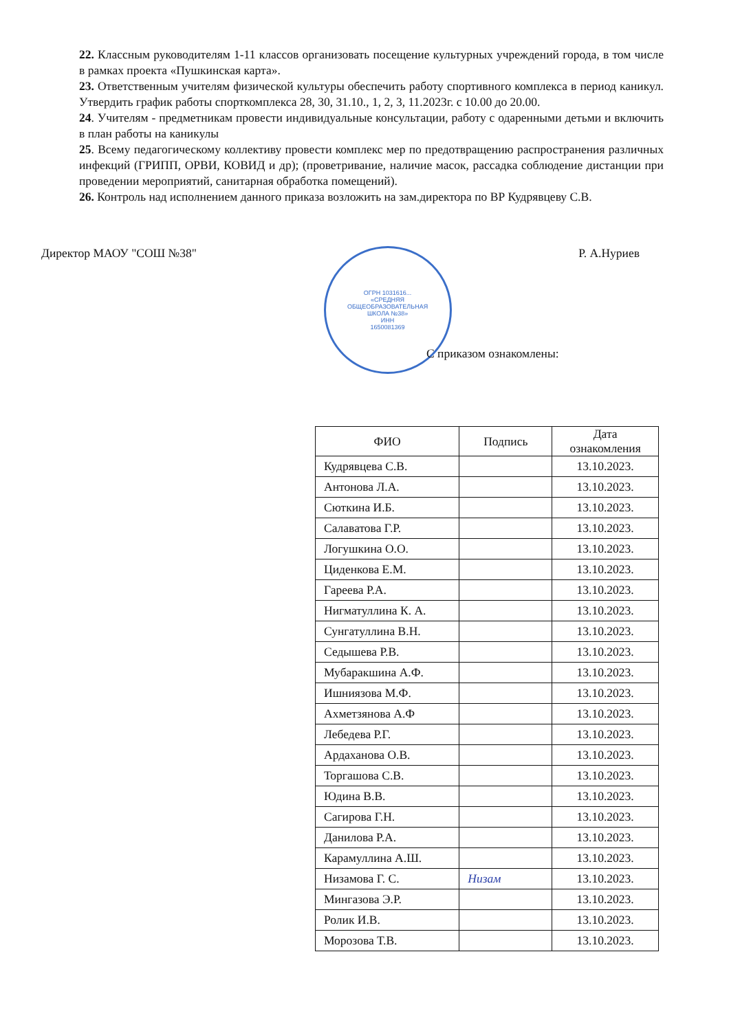22. Классным руководителям 1-11 классов организовать посещение культурных учреждений города, в том числе в рамках проекта «Пушкинская карта».
23. Ответственным учителям физической культуры обеспечить работу спортивного комплекса в период каникул. Утвердить график работы спорткомплекса 28, 30, 31.10., 1, 2, 3, 11.2023г. с 10.00 до 20.00.
24. Учителям - предметникам провести индивидуальные консультации, работу с одаренными детьми и включить в план работы на каникулы
25. Всему педагогическому коллективу провести комплекс мер по предотвращению распространения различных инфекций (ГРИПП, ОРВИ, КОВИД и др); (проветривание, наличие масок, рассадка соблюдение дистанции при проведении мероприятий, санитарная обработка помещений).
26. Контроль над исполнением данного приказа возложить на зам.директора по ВР Кудрявцеву С.В.
Директор МАОУ "СОШ №38"
ОГРН 1031616...
«СРЕДНЯЯ
ОБЩЕОБРАЗОВАТЕЛЬНАЯ
ШКОЛА №38»
ИНН
1650081369
Р. А.Нуриев
С приказом ознакомлены:
| ФИО | Подпись | Дата ознакомления |
| --- | --- | --- |
| Кудрявцева С.В. | | 13.10.2023. |
| Антонова Л.А. | | 13.10.2023. |
| Сюткина И.Б. | | 13.10.2023. |
| Салаватова Г.Р. | | 13.10.2023. |
| Логушкина О.О. | | 13.10.2023. |
| Циденкова Е.М. | | 13.10.2023. |
| Гареева Р.А. | | 13.10.2023. |
| Нигматуллина К. А. | | 13.10.2023. |
| Сунгатуллина В.Н. | | 13.10.2023. |
| Седышева Р.В. | | 13.10.2023. |
| Мубаракшина А.Ф. | | 13.10.2023. |
| Ишниязова М.Ф. | | 13.10.2023. |
| Ахметзянова А.Ф | | 13.10.2023. |
| Лебедева Р.Г. | | 13.10.2023. |
| Ардаханова О.В. | | 13.10.2023. |
| Торгашова С.В. | | 13.10.2023. |
| Юдина В.В. | | 13.10.2023. |
| Сагирова Г.Н. | | 13.10.2023. |
| Данилова Р.А. | | 13.10.2023. |
| Карамуллина А.Ш. | | 13.10.2023. |
| Низамова Г. С. | Низам | 13.10.2023. |
| Мингазова Э.Р. | | 13.10.2023. |
| Ролик И.В. | | 13.10.2023. |
| Морозова Т.В. | | 13.10.2023. |